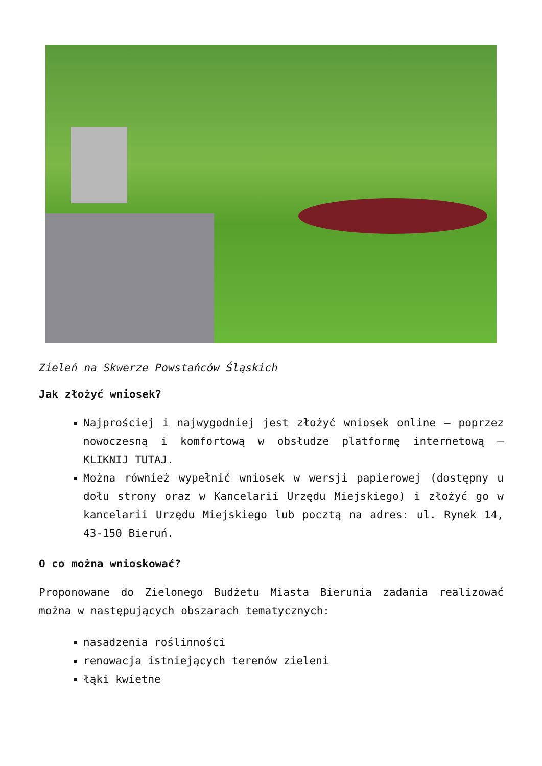Zieleń na Skwerze Powstańców Śląskich
Jak złożyć wniosek?
Najprościej i najwygodniej jest złożyć wniosek online – poprzez nowoczesną i komfortową w obsłudze platformę internetową – KLIKNIJ TUTAJ.
Można również wypełnić wniosek w wersji papierowej (dostępny u dołu strony oraz w Kancelarii Urzędu Miejskiego) i złożyć go w kancelarii Urzędu Miejskiego lub pocztą na adres: ul. Rynek 14, 43-150 Bieruń.
O co można wnioskować?
Proponowane do Zielonego Budżetu Miasta Bierunia zadania realizować można w następujących obszarach tematycznych:
nasadzenia roślinności
renowacja istniejących terenów zieleni
łąki kwietne